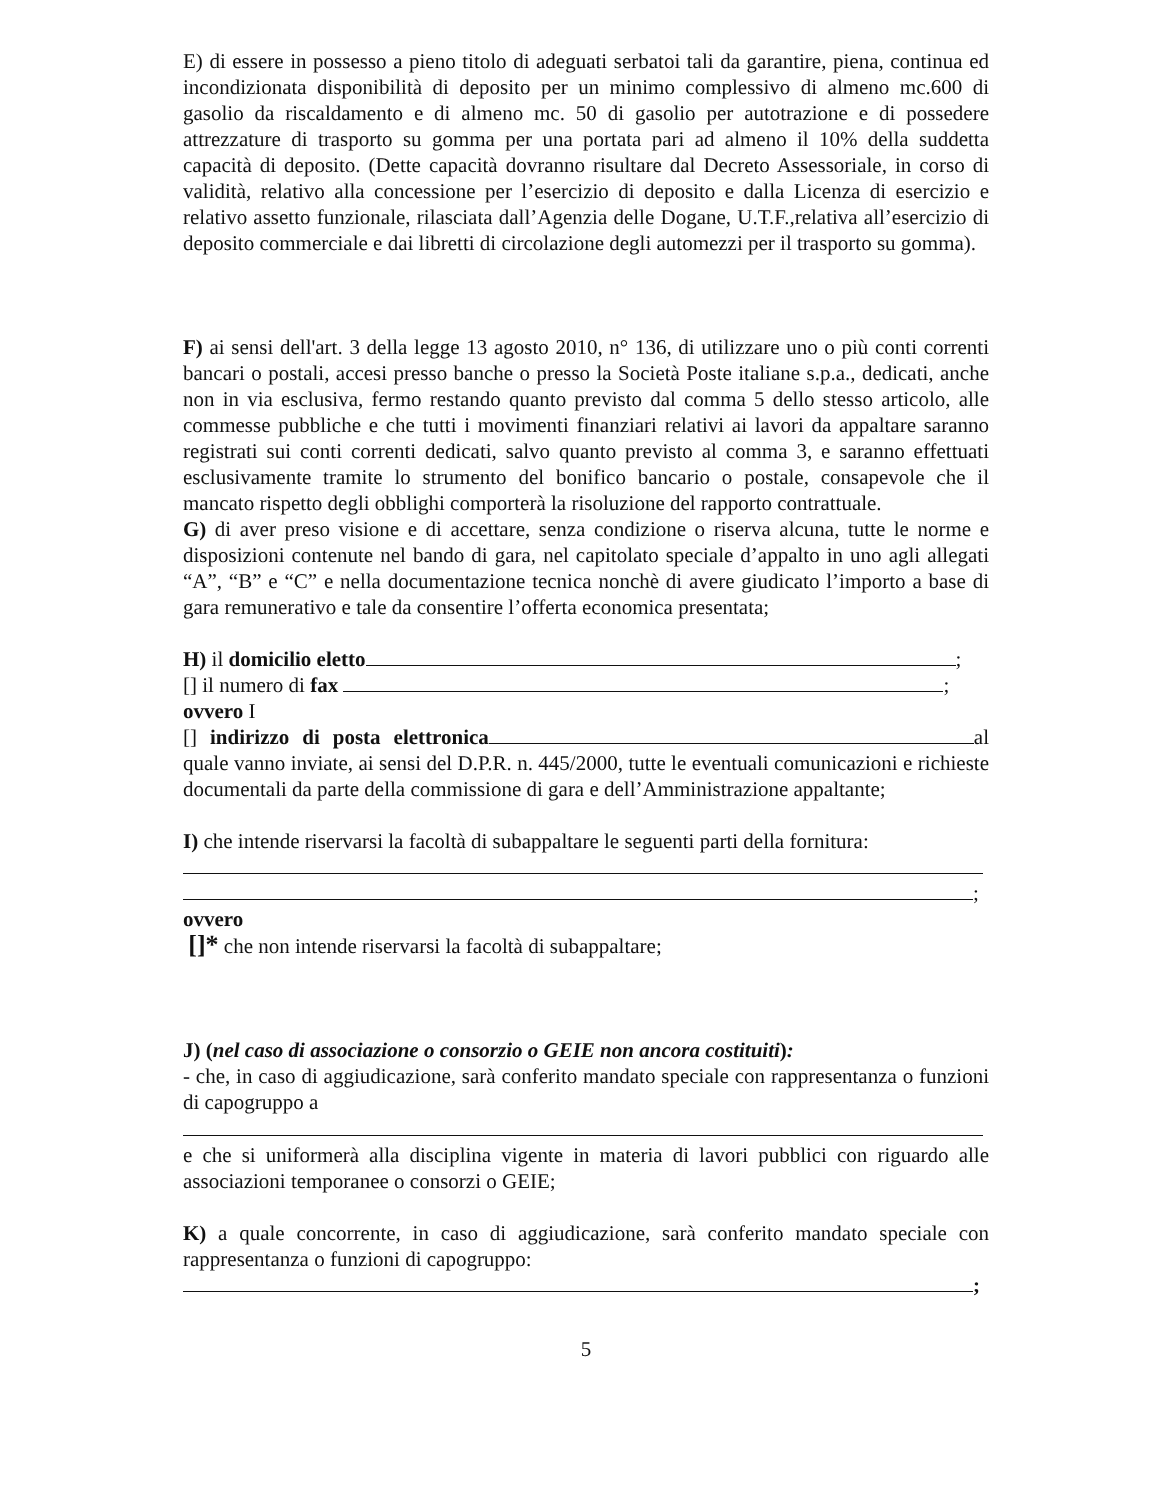E) di essere in possesso a pieno titolo di adeguati serbatoi tali da garantire, piena, continua ed incondizionata disponibilità di deposito per un minimo complessivo di almeno mc.600 di gasolio da riscaldamento e di almeno mc. 50 di gasolio per autotrazione e di possedere attrezzature di trasporto su gomma per una portata pari ad almeno il 10% della suddetta capacità di deposito. (Dette capacità dovranno risultare dal Decreto Assessoriale, in corso di validità, relativo alla concessione per l’esercizio di deposito e dalla Licenza di esercizio e relativo assetto funzionale, rilasciata dall’Agenzia delle Dogane, U.T.F.,relativa all’esercizio di deposito commerciale e dai libretti di circolazione degli automezzi per il trasporto su gomma).
F) ai sensi dell'art. 3 della legge 13 agosto 2010, n° 136, di utilizzare uno o più conti correnti bancari o postali, accesi presso banche o presso la Società Poste italiane s.p.a., dedicati, anche non in via esclusiva, fermo restando quanto previsto dal comma 5 dello stesso articolo, alle commesse pubbliche e che tutti i movimenti finanziari relativi ai lavori da appaltare saranno registrati sui conti correnti dedicati, salvo quanto previsto al comma 3, e saranno effettuati esclusivamente tramite lo strumento del bonifico bancario o postale, consapevole che il mancato rispetto degli obblighi comporterà la risoluzione del rapporto contrattuale.
G) di aver preso visione e di accettare, senza condizione o riserva alcuna, tutte le norme e disposizioni contenute nel bando di gara, nel capitolato speciale d’appalto in uno agli allegati “A”, “B” e “C” e nella documentazione tecnica nonchè di avere giudicato l’importo a base di gara remunerativo e tale da consentire l’offerta economica presentata;
H) il domicilio eletto ;
[] il numero di fax ;
ovvero I
[] indirizzo di posta elettronica al quale vanno inviate, ai sensi del D.P.R. n. 445/2000, tutte le eventuali comunicazioni e richieste documentali da parte della commissione di gara e dell’Amministrazione appaltante;
I) che intende riservarsi la facoltà di subappaltare le seguenti parti della fornitura:
;
ovvero
[]* che non intende riservarsi la facoltà di subappaltare;
J) (nel caso di associazione o consorzio o GEIE non ancora costituiti):
- che, in caso di aggiudicazione, sarà conferito mandato speciale con rappresentanza o funzioni di capogruppo a
e che si uniformerà alla disciplina vigente in materia di lavori pubblici con riguardo alle associazioni temporanee o consorzi o GEIE;
K) a quale concorrente, in caso di aggiudicazione, sarà conferito mandato speciale con rappresentanza o funzioni di capogruppo:
;
5